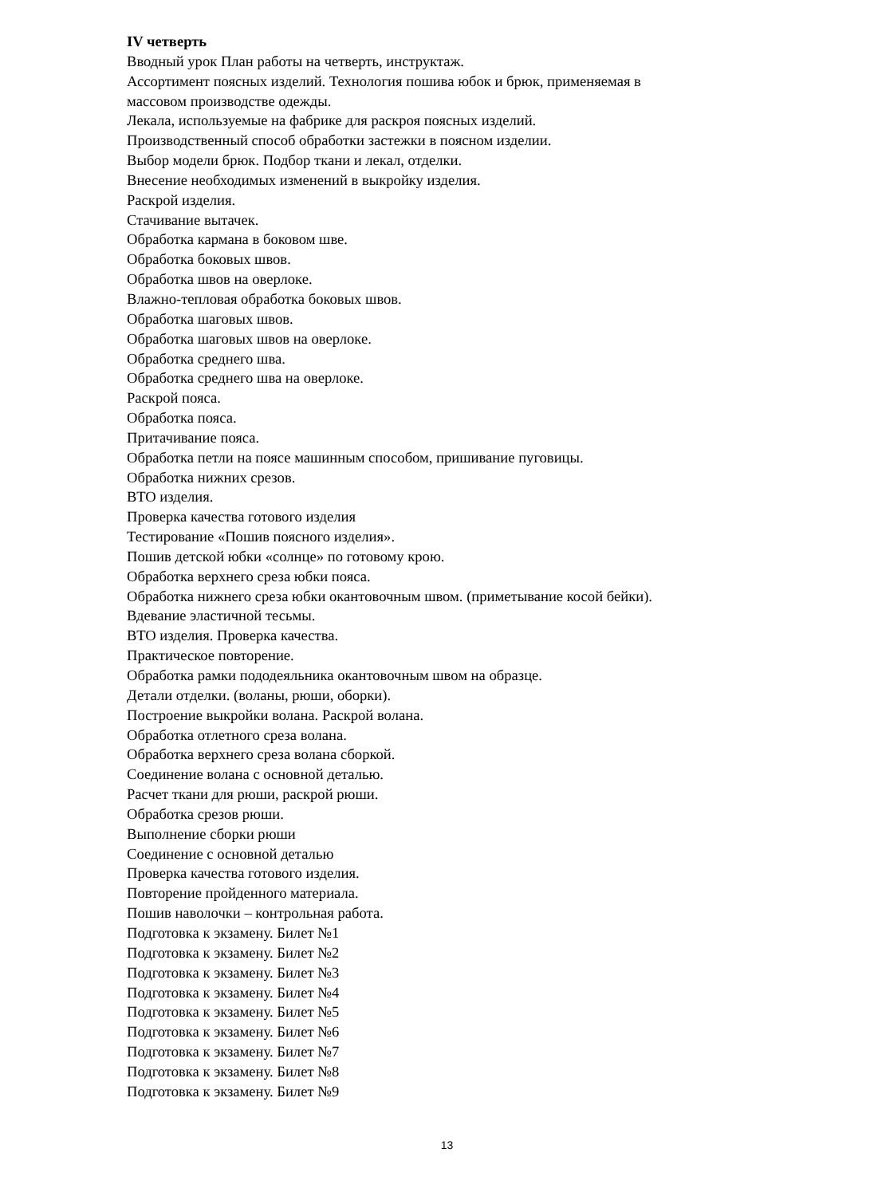IV четверть
Вводный урок План работы на четверть, инструктаж.
Ассортимент поясных изделий. Технология пошива юбок и брюк, применяемая в
массовом производстве одежды.
Лекала, используемые на фабрике для раскроя поясных изделий.
Производственный способ обработки застежки в поясном изделии.
Выбор модели брюк. Подбор ткани и лекал, отделки.
Внесение необходимых изменений в выкройку изделия.
Раскрой изделия.
Стачивание вытачек.
Обработка кармана в боковом шве.
Обработка боковых швов.
Обработка швов на оверлоке.
Влажно-тепловая обработка боковых швов.
Обработка шаговых швов.
Обработка шаговых швов на оверлоке.
Обработка среднего шва.
Обработка среднего шва на оверлоке.
Раскрой пояса.
Обработка пояса.
Притачивание пояса.
Обработка петли на поясе машинным способом, пришивание пуговицы.
Обработка нижних срезов.
ВТО изделия.
Проверка качества готового изделия
Тестирование «Пошив поясного изделия».
Пошив детской юбки «солнце» по готовому крою.
Обработка верхнего среза юбки пояса.
Обработка нижнего среза юбки окантовочным швом. (приметывание косой бейки).
Вдевание эластичной тесьмы.
ВТО изделия. Проверка качества.
Практическое повторение.
Обработка рамки пододеяльника окантовочным швом на образце.
Детали отделки. (воланы, рюши, оборки).
Построение выкройки волана. Раскрой волана.
Обработка отлетного среза волана.
Обработка верхнего среза волана сборкой.
Соединение волана с основной деталью.
Расчет ткани для рюши, раскрой рюши.
Обработка срезов рюши.
Выполнение сборки рюши
Соединение с основной деталью
Проверка качества готового изделия.
Повторение пройденного материала.
Пошив наволочки – контрольная работа.
Подготовка к экзамену. Билет №1
Подготовка к экзамену. Билет №2
Подготовка к экзамену. Билет №3
Подготовка к экзамену. Билет №4
Подготовка к экзамену. Билет №5
Подготовка к экзамену. Билет №6
Подготовка к экзамену. Билет №7
Подготовка к экзамену. Билет №8
Подготовка к экзамену. Билет №9
13